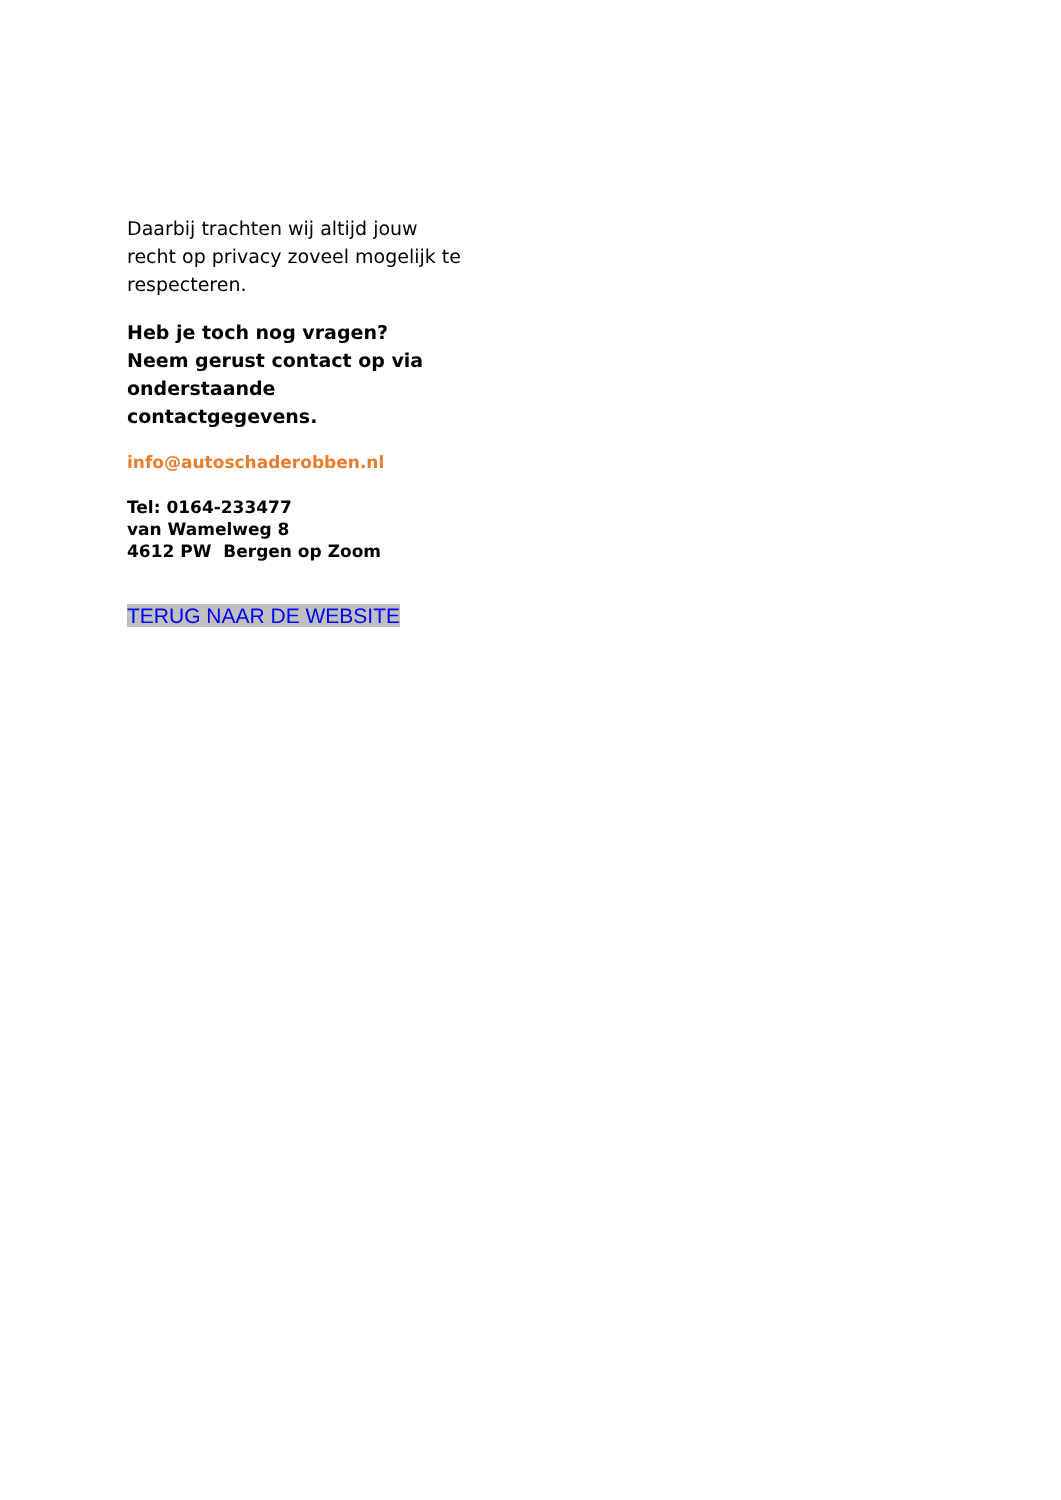Daarbij trachten wij altijd jouw recht op privacy zoveel mogelijk te respecteren.
Heb je toch nog vragen?
Neem gerust contact op via onderstaande contactgegevens.
info@autoschaderobben.nl
Tel: 0164-233477
van Wamelweg 8
4612 PW Bergen op Zoom
TERUG NAAR DE WEBSITE